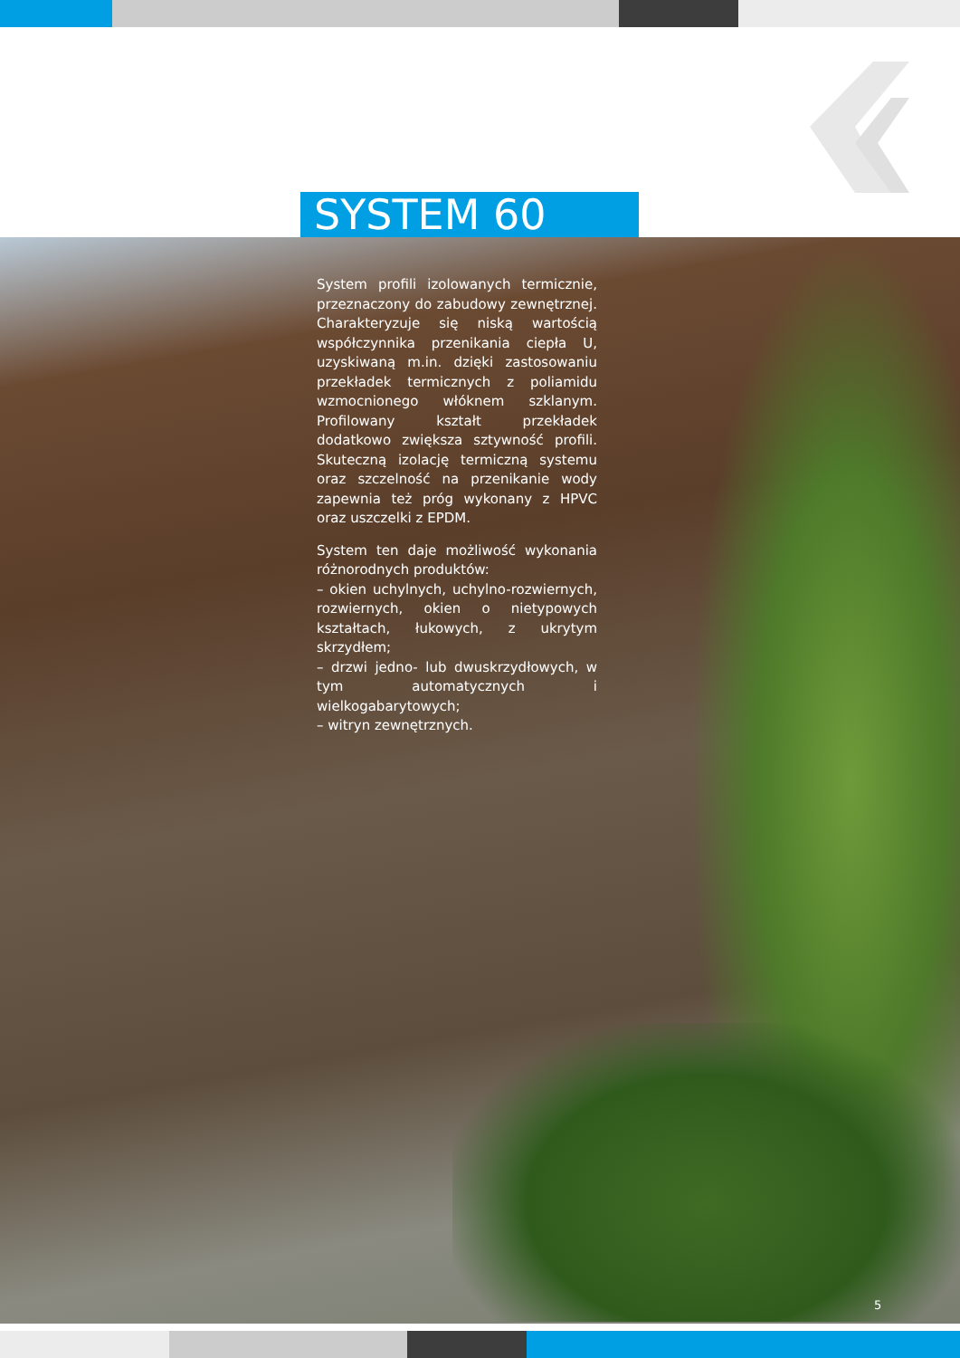SYSTEM 60
System profili izolowanych termicznie, przeznaczony do zabudowy zewnętrznej. Charakteryzuje się niską wartością współczynnika przenikania ciepła U, uzyskiwaną m.in. dzięki zastosowaniu przekładek termicznych z poliamidu wzmocnionego włóknem szklanym. Profilowany kształt przekładek dodatkowo zwiększa sztywność profili. Skuteczną izolację termiczną systemu oraz szczelność na przenikanie wody zapewnia też próg wykonany z HPVC oraz uszczelki z EPDM.
System ten daje możliwość wykonania różnorodnych produktów:
– okien uchylnych, uchylno-rozwiernych, rozwiernych, okien o nietypowych kształtach, łukowych, z ukrytym skrzydłem;
– drzwi jedno- lub dwuskrzydłowych, w tym automatycznych i wielkogabarytowych;
– witryn zewnętrznych.
5